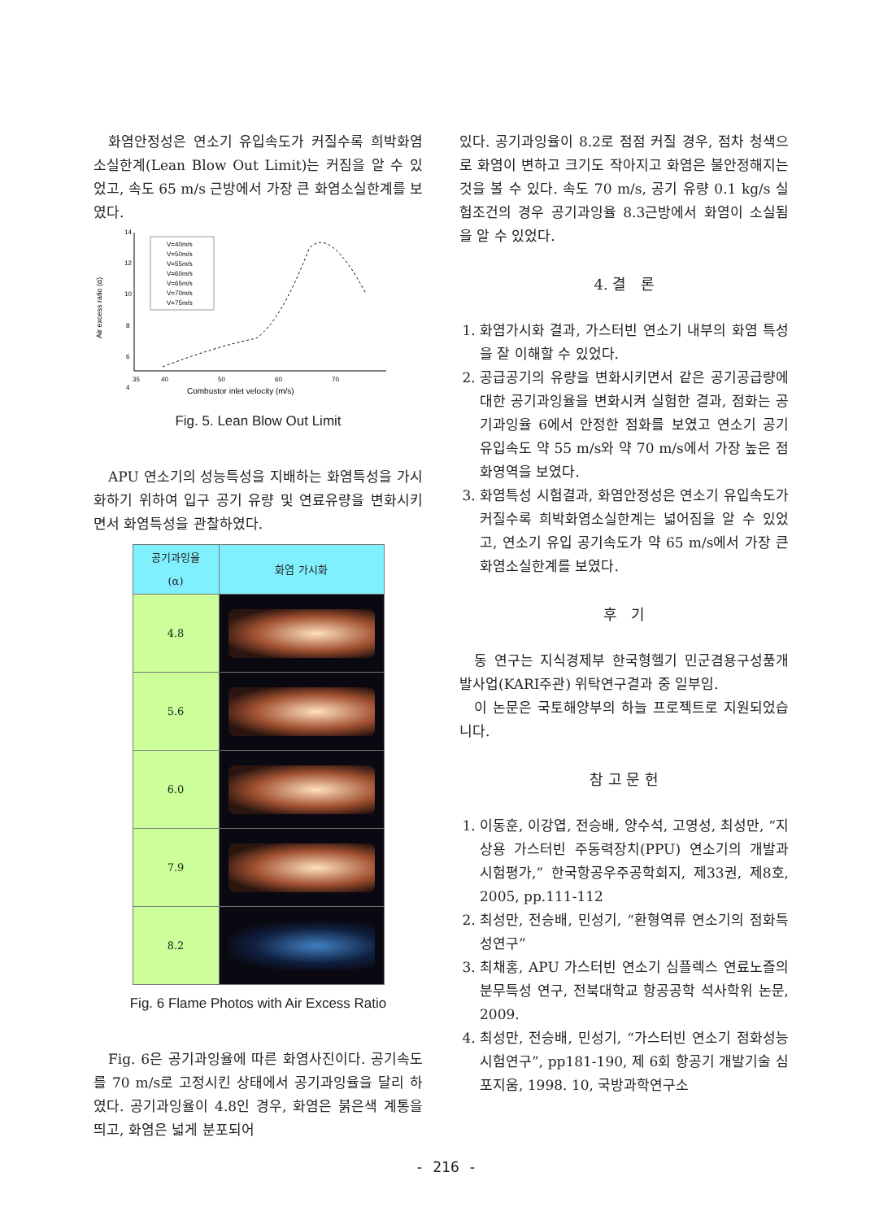화염안정성은 연소기 유입속도가 커질수록 희박화염소실한계(Lean Blow Out Limit)는 커짐을 알 수 있었고, 속도 65 m/s 근방에서 가장 큰 화염소실한계를 보였다.
14
12
10
8
6
4
35
40
50
60
70
Air excess ratio (α)
Combustor inlet velocity (m/s)
V=40m/s
V=50m/s
V=55m/s
V=60m/s
V=65m/s
V=70m/s
V=75m/s
Fig. 5. Lean Blow Out Limit
APU 연소기의 성능특성을 지배하는 화염특성을 가시화하기 위하여 입구 공기 유량 및 연료유량을 변화시키면서 화염특성을 관찰하였다.
| 공기과잉율 (α) | 화염 가시화 |
| --- | --- |
| 4.8 | |
| 5.6 | |
| 6.0 | |
| 7.9 | |
| 8.2 | |
Fig. 6 Flame Photos with Air Excess Ratio
Fig. 6은 공기과잉율에 따른 화염사진이다. 공기속도를 70 m/s로 고정시킨 상태에서 공기과잉율을 달리 하였다. 공기과잉율이 4.8인 경우, 화염은 붉은색 계통을 띄고, 화염은 넓게 분포되어
있다. 공기과잉율이 8.2로 점점 커질 경우, 점차 청색으로 화염이 변하고 크기도 작아지고 화염은 불안정해지는 것을 볼 수 있다. 속도 70 m/s, 공기 유량 0.1 kg/s 실험조건의 경우 공기과잉율 8.3근방에서 화염이 소실됨을 알 수 있었다.
4. 결 론
1. 화염가시화 결과, 가스터빈 연소기 내부의 화염 특성을 잘 이해할 수 있었다.
2. 공급공기의 유량을 변화시키면서 같은 공기공급량에 대한 공기과잉율을 변화시켜 실험한 결과, 점화는 공기과잉율 6에서 안정한 점화를 보였고 연소기 공기 유입속도 약 55 m/s와 약 70 m/s에서 가장 높은 점화영역을 보였다.
3. 화염특성 시험결과, 화염안정성은 연소기 유입속도가 커질수록 희박화염소실한계는 넓어짐을 알 수 있었고, 연소기 유입 공기속도가 약 65 m/s에서 가장 큰 화염소실한계를 보였다.
후 기
동 연구는 지식경제부 한국형헬기 민군겸용구성품개발사업(KARI주관) 위탁연구결과 중 일부임.
이 논문은 국토해양부의 하늘 프로젝트로 지원되었습니다.
참 고 문 헌
1. 이동훈, 이강엽, 전승배, 양수석, 고영성, 최성만, “지상용 가스터빈 주동력장치(PPU) 연소기의 개발과 시험평가,” 한국항공우주공학회지, 제33권, 제8호, 2005, pp.111-112
2. 최성만, 전승배, 민성기, “환형역류 연소기의 점화특성연구”
3. 최채홍, APU 가스터빈 연소기 심플렉스 연료노즐의 분무특성 연구, 전북대학교 항공공학 석사학위 논문, 2009.
4. 최성만, 전승배, 민성기, “가스터빈 연소기 점화성능 시험연구”, pp181-190, 제 6회 항공기 개발기술 심포지움, 1998. 10, 국방과학연구소
- 216 -